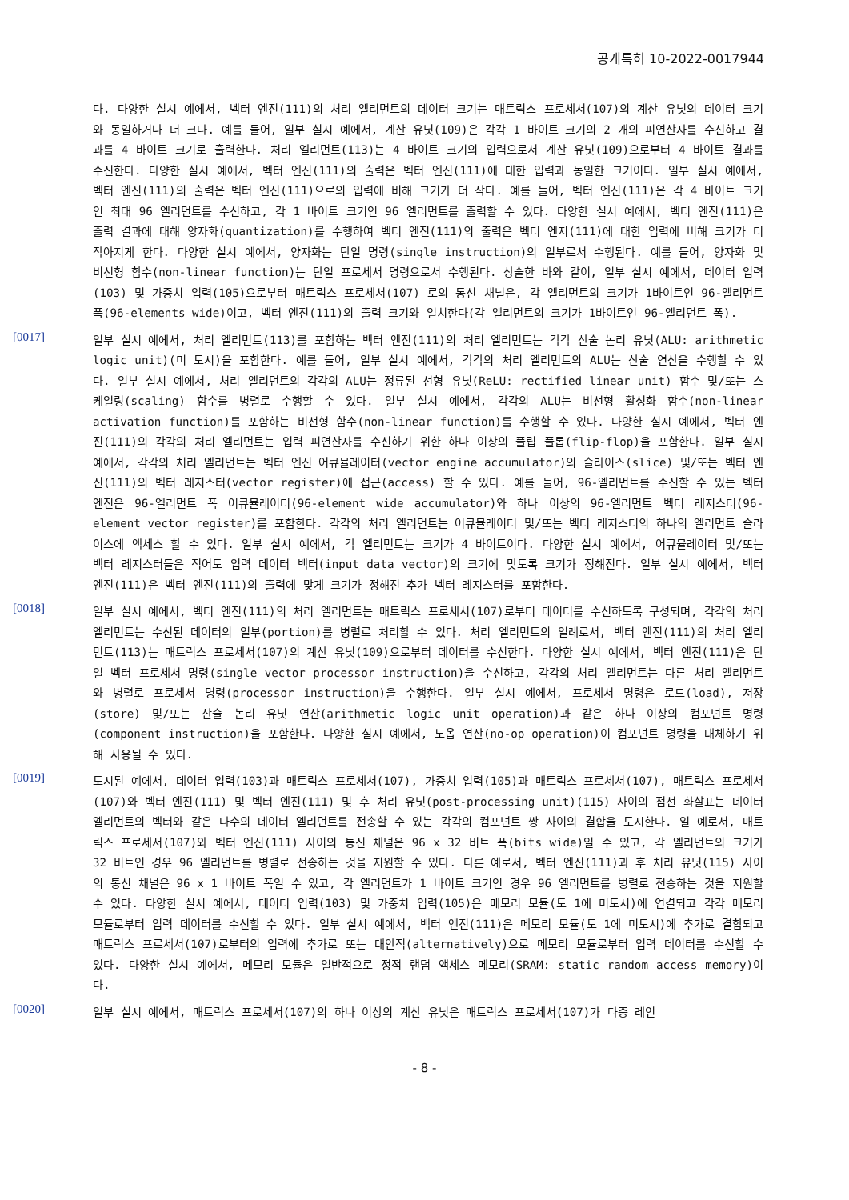공개특허 10-2022-0017944
다. 다양한 실시 예에서, 벡터 엔진(111)의 처리 엘리먼트의 데이터 크기는 매트릭스 프로세서(107)의 계산 유닛의 데이터 크기와 동일하거나 더 크다. 예를 들어, 일부 실시 예에서, 계산 유닛(109)은 각각 1 바이트 크기의 2 개의 피연산자를 수신하고 결과를 4 바이트 크기로 출력한다. 처리 엘리먼트(113)는 4 바이트 크기의 입력으로서 계산 유닛(109)으로부터 4 바이트 결과를 수신한다. 다양한 실시 예에서, 벡터 엔진(111)의 출력은 벡터 엔진(111)에 대한 입력과 동일한 크기이다. 일부 실시 예에서, 벡터 엔진(111)의 출력은 벡터 엔진(111)으로의 입력에 비해 크기가 더 작다. 예를 들어, 벡터 엔진(111)은 각 4 바이트 크기인 최대 96 엘리먼트를 수신하고, 각 1 바이트 크기인 96 엘리먼트를 출력할 수 있다. 다양한 실시 예에서, 벡터 엔진(111)은 출력 결과에 대해 양자화(quantization)를 수행하여 벡터 엔진(111)의 출력은 벡터 엔지(111)에 대한 입력에 비해 크기가 더 작아지게 한다. 다양한 실시 예에서, 양자화는 단일 명령(single instruction)의 일부로서 수행된다. 예를 들어, 양자화 및 비선형 함수(non-linear function)는 단일 프로세서 명령으로서 수행된다. 상술한 바와 같이, 일부 실시 예에서, 데이터 입력(103) 및 가중치 입력(105)으로부터 매트릭스 프로세서(107) 로의 통신 채널은, 각 엘리먼트의 크기가 1바이트인 96-엘리먼트 폭(96-elements wide)이고, 벡터 엔진(111)의 출력 크기와 일치한다(각 엘리먼트의 크기가 1바이트인 96-엘리먼트 폭).
[0017]
일부 실시 예에서, 처리 엘리먼트(113)를 포함하는 벡터 엔진(111)의 처리 엘리먼트는 각각 산술 논리 유닛(ALU: arithmetic logic unit)(미 도시)을 포함한다. 예를 들어, 일부 실시 예에서, 각각의 처리 엘리먼트의 ALU는 산술 연산을 수행할 수 있다. 일부 실시 예에서, 처리 엘리먼트의 각각의 ALU는 정류된 선형 유닛(ReLU: rectified linear unit) 함수 및/또는 스케일링(scaling) 함수를 병렬로 수행할 수 있다. 일부 실시 예에서, 각각의 ALU는 비선형 활성화 함수(non-linear activation function)를 포함하는 비선형 함수(non-linear function)를 수행할 수 있다. 다양한 실시 예에서, 벡터 엔진(111)의 각각의 처리 엘리먼트는 입력 피연산자를 수신하기 위한 하나 이상의 플립 플롭(flip-flop)을 포함한다. 일부 실시 예에서, 각각의 처리 엘리먼트는 벡터 엔진 어큐뮬레이터(vector engine accumulator)의 슬라이스(slice) 및/또는 벡터 엔진(111)의 벡터 레지스터(vector register)에 접근(access) 할 수 있다. 예를 들어, 96-엘리먼트를 수신할 수 있는 벡터 엔진은 96-엘리먼트 폭 어큐뮬레이터(96-element wide accumulator)와 하나 이상의 96-엘리먼트 벡터 레지스터(96-element vector register)를 포함한다. 각각의 처리 엘리먼트는 어큐뮬레이터 및/또는 벡터 레지스터의 하나의 엘리먼트 슬라이스에 액세스 할 수 있다. 일부 실시 예에서, 각 엘리먼트는 크기가 4 바이트이다. 다양한 실시 예에서, 어큐뮬레이터 및/또는 벡터 레지스터들은 적어도 입력 데이터 벡터(input data vector)의 크기에 맞도록 크기가 정해진다. 일부 실시 예에서, 벡터 엔진(111)은 벡터 엔진(111)의 출력에 맞게 크기가 정해진 추가 벡터 레지스터를 포함한다.
[0018]
일부 실시 예에서, 벡터 엔진(111)의 처리 엘리먼트는 매트릭스 프로세서(107)로부터 데이터를 수신하도록 구성되며, 각각의 처리 엘리먼트는 수신된 데이터의 일부(portion)를 병렬로 처리할 수 있다. 처리 엘리먼트의 일례로서, 벡터 엔진(111)의 처리 엘리먼트(113)는 매트릭스 프로세서(107)의 계산 유닛(109)으로부터 데이터를 수신한다. 다양한 실시 예에서, 벡터 엔진(111)은 단일 벡터 프로세서 명령(single vector processor instruction)을 수신하고, 각각의 처리 엘리먼트는 다른 처리 엘리먼트와 병렬로 프로세서 명령(processor instruction)을 수행한다. 일부 실시 예에서, 프로세서 명령은 로드(load), 저장(store) 및/또는 산술 논리 유닛 연산(arithmetic logic unit operation)과 같은 하나 이상의 컴포넌트 명령(component instruction)을 포함한다. 다양한 실시 예에서, 노옵 연산(no-op operation)이 컴포넌트 명령을 대체하기 위해 사용될 수 있다.
[0019]
도시된 예에서, 데이터 입력(103)과 매트릭스 프로세서(107), 가중치 입력(105)과 매트릭스 프로세서(107), 매트릭스 프로세서(107)와 벡터 엔진(111) 및 벡터 엔진(111) 및 후 처리 유닛(post-processing unit)(115) 사이의 점선 화살표는 데이터 엘리먼트의 벡터와 같은 다수의 데이터 엘리먼트를 전송할 수 있는 각각의 컴포넌트 쌍 사이의 결합을 도시한다. 일 예로서, 매트릭스 프로세서(107)와 벡터 엔진(111) 사이의 통신 채널은 96 x 32 비트 폭(bits wide)일 수 있고, 각 엘리먼트의 크기가 32 비트인 경우 96 엘리먼트를 병렬로 전송하는 것을 지원할 수 있다. 다른 예로서, 벡터 엔진(111)과 후 처리 유닛(115) 사이의 통신 채널은 96 x 1 바이트 폭일 수 있고, 각 엘리먼트가 1 바이트 크기인 경우 96 엘리먼트를 병렬로 전송하는 것을 지원할 수 있다. 다양한 실시 예에서, 데이터 입력(103) 및 가중치 입력(105)은 메모리 모듈(도 1에 미도시)에 연결되고 각각 메모리 모듈로부터 입력 데이터를 수신할 수 있다. 일부 실시 예에서, 벡터 엔진(111)은 메모리 모듈(도 1에 미도시)에 추가로 결합되고 매트릭스 프로세서(107)로부터의 입력에 추가로 또는 대안적(alternatively)으로 메모리 모듈로부터 입력 데이터를 수신할 수 있다. 다양한 실시 예에서, 메모리 모듈은 일반적으로 정적 랜덤 액세스 메모리(SRAM: static random access memory)이다.
[0020]
일부 실시 예에서, 매트릭스 프로세서(107)의 하나 이상의 계산 유닛은 매트릭스 프로세서(107)가 다중 레인
- 8 -